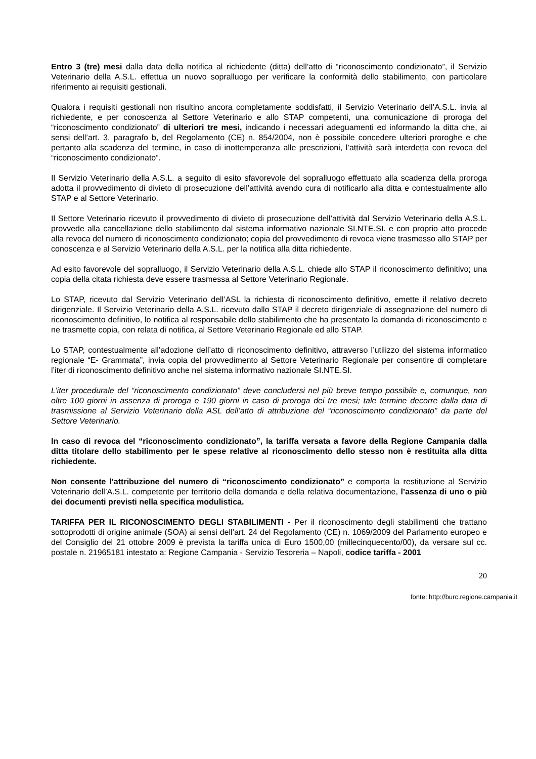Entro 3 (tre) mesi dalla data della notifica al richiedente (ditta) dell’atto di “riconoscimento condizionato”, il Servizio Veterinario della A.S.L. effettua un nuovo sopralluogo per verificare la conformità dello stabilimento, con particolare riferimento ai requisiti gestionali.
Qualora i requisiti gestionali non risultino ancora completamente soddisfatti, il Servizio Veterinario dell’A.S.L. invia al richiedente, e per conoscenza al Settore Veterinario e allo STAP competenti, una comunicazione di proroga del “riconoscimento condizionato” di ulteriori tre mesi, indicando i necessari adeguamenti ed informando la ditta che, ai sensi dell’art. 3, paragrafo b, del Regolamento (CE) n. 854/2004, non è possibile concedere ulteriori proroghe e che pertanto alla scadenza del termine, in caso di inottemperanza alle prescrizioni, l’attività sarà interdetta con revoca del “riconoscimento condizionato”.
Il Servizio Veterinario della A.S.L. a seguito di esito sfavorevole del sopralluogo effettuato alla scadenza della proroga adotta il provvedimento di divieto di prosecuzione dell’attività avendo cura di notificarlo alla ditta e contestualmente allo STAP e al Settore Veterinario.
Il Settore Veterinario ricevuto il provvedimento di divieto di prosecuzione dell’attività dal Servizio Veterinario della A.S.L. provvede alla cancellazione dello stabilimento dal sistema informativo nazionale SI.NTE.SI. e con proprio atto procede alla revoca del numero di riconoscimento condizionato; copia del provvedimento di revoca viene trasmesso allo STAP per conoscenza e al Servizio Veterinario della A.S.L. per la notifica alla ditta richiedente.
Ad esito favorevole del sopralluogo, il Servizio Veterinario della A.S.L. chiede allo STAP il riconoscimento definitivo; una copia della citata richiesta deve essere trasmessa al Settore Veterinario Regionale.
Lo STAP, ricevuto dal Servizio Veterinario dell’ASL la richiesta di riconoscimento definitivo, emette il relativo decreto dirigenziale. Il Servizio Veterinario della A.S.L. ricevuto dallo STAP il decreto dirigenziale di assegnazione del numero di riconoscimento definitivo, lo notifica al responsabile dello stabilimento che ha presentato la domanda di riconoscimento e ne trasmette copia, con relata di notifica, al Settore Veterinario Regionale ed allo STAP.
Lo STAP, contestualmente all’adozione dell’atto di riconoscimento definitivo, attraverso l’utilizzo del sistema informatico regionale “E- Grammata”, invia copia del provvedimento al Settore Veterinario Regionale per consentire di completare l’iter di riconoscimento definitivo anche nel sistema informativo nazionale SI.NTE.SI.
L’iter procedurale del “riconoscimento condizionato” deve concludersi nel più breve tempo possibile e, comunque, non oltre 100 giorni in assenza di proroga e 190 giorni in caso di proroga dei tre mesi; tale termine decorre dalla data di trasmissione al Servizio Veterinario della ASL dell’atto di attribuzione del “riconoscimento condizionato” da parte del Settore Veterinario.
In caso di revoca del “riconoscimento condizionato”, la tariffa versata a favore della Regione Campania dalla ditta titolare dello stabilimento per le spese relative al riconoscimento dello stesso non è restituita alla ditta richiedente.
Non consente l'attribuzione del numero di “riconoscimento condizionato” e comporta la restituzione al Servizio Veterinario dell’A.S.L. competente per territorio della domanda e della relativa documentazione, l’assenza di uno o più dei documenti previsti nella specifica modulistica.
TARIFFA PER IL RICONOSCIMENTO DEGLI STABILIMENTI - Per il riconoscimento degli stabilimenti che trattano sottoprodotti di origine animale (SOA) ai sensi dell’art. 24 del Regolamento (CE) n. 1069/2009 del Parlamento europeo e del Consiglio del 21 ottobre 2009 è prevista la tariffa unica di Euro 1500,00 (millecinquecento/00), da versare sul cc. postale n. 21965181 intestato a: Regione Campania - Servizio Tesoreria – Napoli, codice tariffa - 2001
20
fonte: http://burc.regione.campania.it